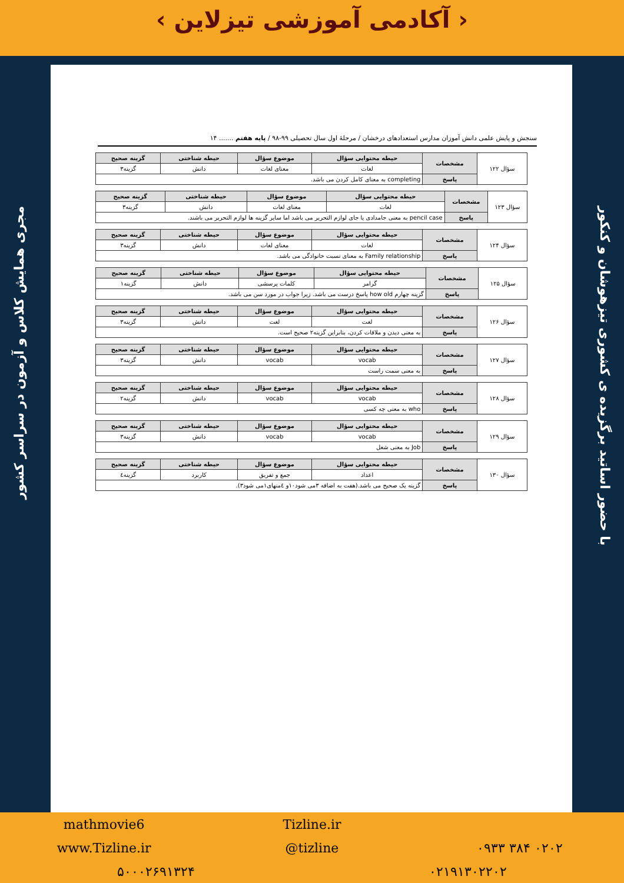‹ آکادمی آموزشی تیزلاین ›
با حضور اساتید برگزیده ی کشوری تیزهوشان و کنکور
مجری همایش کلاس و آزمون در سراسر کشور
سنجش و پایش علمی دانش آموزان مدارس استعدادهای درخشان / مرحلهٔ اول سال تحصیلی ۹۹-۹۸ / پایه هفتم ....... ۱۴
| سؤال ۱۲۲ | مشخصات | حیطه محتوایی سؤال | موضوع سؤال | حیطه شناختی | گزینه صحیح |
| | | لغات | معنای لغات | دانش | گزینه۳ |
| | پاسخ | completing به معنای کامل کردن می باشد. | | | |
| سؤال ۱۲۳ | مشخصات | حیطه محتوایی سؤال | موضوع سؤال | حیطه شناختی | گزینه صحیح |
| | | لغات | معنای لغات | دانش | گزینه۳ |
| | پاسخ | pencil case به معنی جامدادی یا جای لوازم التحریر می باشد اما سایر گزینه ها لوازم التحریر می باشند. | | | |
| سؤال ۱۲۴ | مشخصات | حیطه محتوایی سؤال | موضوع سؤال | حیطه شناختی | گزینه صحیح |
| | | لغات | معنای لغات | دانش | گزینه۳ |
| | پاسخ | Family relationship به معنای نسبت خانوادگی می باشد. | | | |
| سؤال ۱۲۵ | مشخصات | حیطه محتوایی سؤال | موضوع سؤال | حیطه شناختی | گزینه صحیح |
| | | گرامر | کلمات پرسشی | دانش | گزینه۱ |
| | پاسخ | گزینه چهارم how old پاسخ درست می باشد. زیرا جواب در مورد سن می باشد. | | | |
| سؤال ۱۲۶ | مشخصات | حیطه محتوایی سؤال | موضوع سؤال | حیطه شناختی | گزینه صحیح |
| | | لغت | لغت | دانش | گزینه۳ |
| | پاسخ | به معنی دیدن و ملاقات کردن، بنابراین گزینه۲ صحیح است. | | | |
| سؤال ۱۲۷ | مشخصات | حیطه محتوایی سؤال | موضوع سؤال | حیطه شناختی | گزینه صحیح |
| | | vocab | vocab | دانش | گزینه۳ |
| | پاسخ | به معنی سمت راست | | | |
| سؤال ۱۲۸ | مشخصات | حیطه محتوایی سؤال | موضوع سؤال | حیطه شناختی | گزینه صحیح |
| | | vocab | vocab | دانش | گزینه۲ |
| | پاسخ | who به معنی چه کسی | | | |
| سؤال ۱۲۹ | مشخصات | حیطه محتوایی سؤال | موضوع سؤال | حیطه شناختی | گزینه صحیح |
| | | vocab | vocab | دانش | گزینه۳ |
| | پاسخ | Job به معنی شغل | | | |
| سؤال ۱۳۰ | مشخصات | حیطه محتوایی سؤال | موضوع سؤال | حیطه شناختی | گزینه صحیح |
| | | اعداد | جمع و تفریق | کاربرد | گزینه٤ |
| | پاسخ | گزینه یک صحیح می باشد.(هفت به اضافه ۳می شود۱۰و ٤منهای۱می شود۳). | | | |
mathmovie6 Tizline.ir www.Tizline.ir @tizline ۰۹۳۳ ۳۸۴ ۰۲۰۲ ۵۰۰۰۲۶۹۱۳۲۴ ۰۲۱۹۱۳۰۲۲۰۲